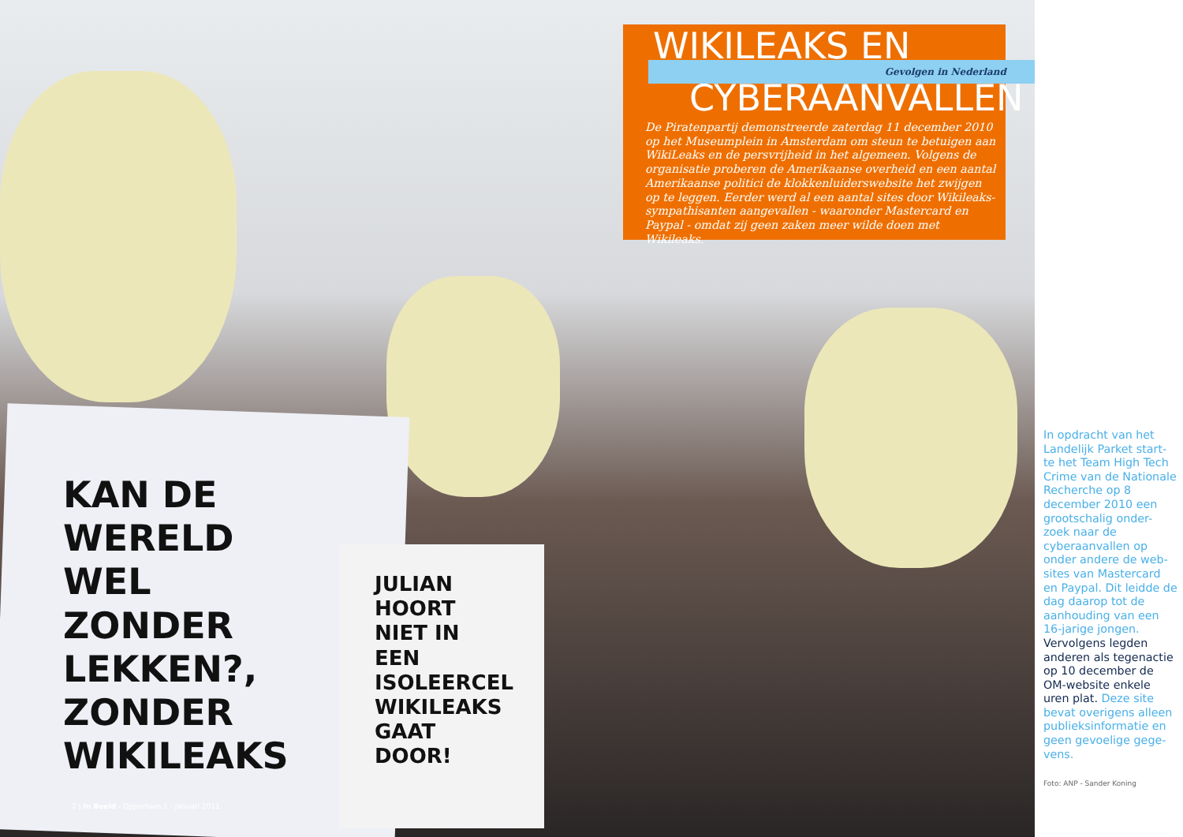KAN DE
WERELD
WEL
ZONDER
LEKKEN?,
ZONDER
WIKILEAKS
JULIAN
HOORT
NIET IN
EEN
ISOLEERCEL
WIKILEAKS
GAAT
DOOR!
WIKILEAKS EN
CYBERAANVALLEN
De Piratenpartij demonstreerde zaterdag 11 december 2010 op het Museumplein in Amsterdam om steun te betuigen aan WikiLeaks en de persvrijheid in het algemeen. Volgens de organisatie proberen de Amerikaanse overheid en een aantal Amerikaanse politici de klokkenluiderswebsite het zwijgen op te leggen. Eerder werd al een aantal sites door Wikileaks-sympathisanten aangevallen - waaronder Mastercard en Paypal - omdat zij geen zaken meer wilde doen met Wikileaks.
Gevolgen in Nederland
In opdracht van het Landelijk Parket start-te het Team High Tech Crime van de Nationale Recherche op 8 december 2010 een grootschalig onder-zoek naar de cyberaanvallen op onder andere de web-sites van Mastercard en Paypal. Dit leidde de dag daarop tot de aanhouding van een 16-jarige jongen. Vervolgens legden anderen als tegenactie op 10 december de OM-website enkele uren plat. Deze site bevat overigens alleen publieksinformatie en geen gevoelige gege-vens.
Foto: ANP - Sander Koning
2 | In Beeld - Opportuun 1 - januari 2011